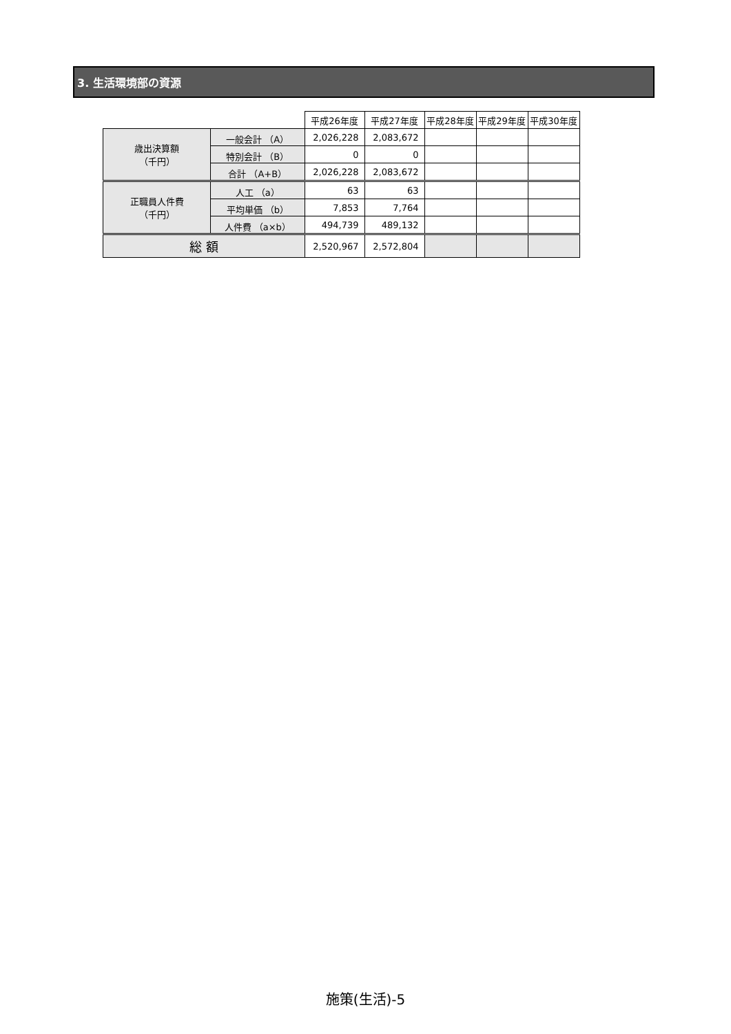3. 生活環境部の資源
| | | 平成26年度 | 平成27年度 | 平成28年度 | 平成29年度 | 平成30年度 |
| 歳出決算額 （千円） | 一般会計 （A） | 2,026,228 | 2,083,672 | | | |
| | 特別会計 （B） | 0 | 0 | | | |
| | 合計 （A+B） | 2,026,228 | 2,083,672 | | | |
| 正職員人件費 （千円） | 人工 （a） | 63 | 63 | | | |
| | 平均単価 （b） | 7,853 | 7,764 | | | |
| | 人件費 （a×b） | 494,739 | 489,132 | | | |
| 総 額 | | 2,520,967 | 2,572,804 | | | |
施策(生活)-5